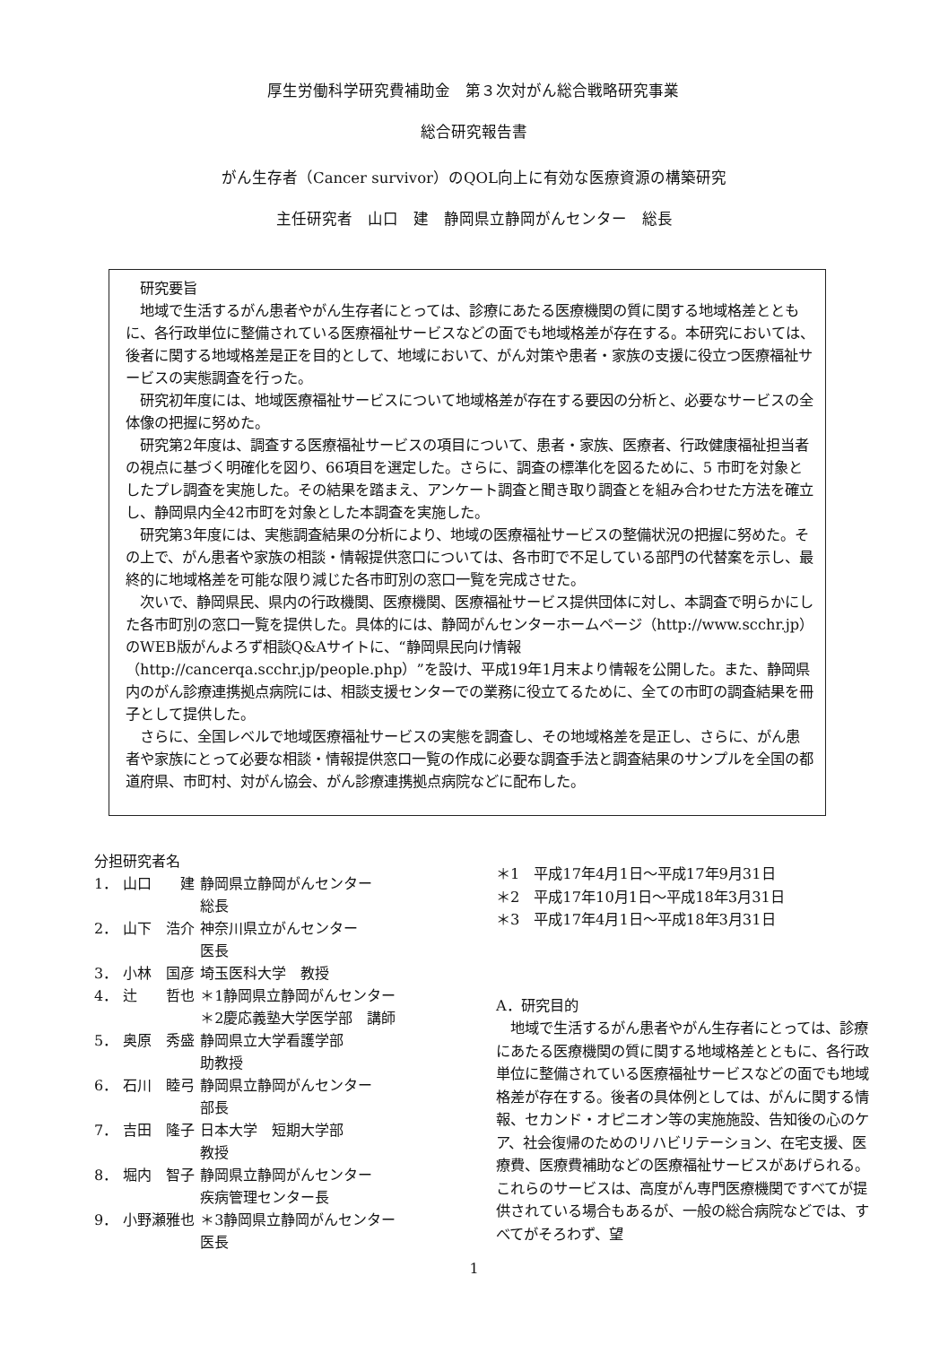厚生労働科学研究費補助金　第３次対がん総合戦略研究事業
総合研究報告書
がん生存者（Cancer survivor）のQOL向上に有効な医療資源の構築研究
主任研究者　山口　建　静岡県立静岡がんセンター　総長
研究要旨
地域で生活するがん患者やがん生存者にとっては、診療にあたる医療機関の質に関する地域格差とともに、各行政単位に整備されている医療福祉サービスなどの面でも地域格差が存在する。本研究においては、後者に関する地域格差是正を目的として、地域において、がん対策や患者・家族の支援に役立つ医療福祉サービスの実態調査を行った。
研究初年度には、地域医療福祉サービスについて地域格差が存在する要因の分析と、必要なサービスの全体像の把握に努めた。
研究第2年度は、調査する医療福祉サービスの項目について、患者・家族、医療者、行政健康福祉担当者の視点に基づく明確化を図り、66項目を選定した。さらに、調査の標準化を図るために、5 市町を対象としたプレ調査を実施した。その結果を踏まえ、アンケート調査と聞き取り調査とを組み合わせた方法を確立し、静岡県内全42市町を対象とした本調査を実施した。
研究第3年度には、実態調査結果の分析により、地域の医療福祉サービスの整備状況の把握に努めた。その上で、がん患者や家族の相談・情報提供窓口については、各市町で不足している部門の代替案を示し、最終的に地域格差を可能な限り減じた各市町別の窓口一覧を完成させた。
次いで、静岡県民、県内の行政機関、医療機関、医療福祉サービス提供団体に対し、本調査で明らかにした各市町別の窓口一覧を提供した。具体的には、静岡がんセンターホームページ（http://www.scchr.jp）のWEB版がんよろず相談Q&Aサイトに、“静岡県民向け情報（http://cancerqa.scchr.jp/people.php）”を設け、平成19年1月末より情報を公開した。また、静岡県内のがん診療連携拠点病院には、相談支援センターでの業務に役立てるために、全ての市町の調査結果を冊子として提供した。
さらに、全国レベルで地域医療福祉サービスの実態を調査し、その地域格差を是正し、さらに、がん患者や家族にとって必要な相談・情報提供窓口一覧の作成に必要な調査手法と調査結果のサンプルを全国の都道府県、市町村、対がん協会、がん診療連携拠点病院などに配布した。
分担研究者名
| 1． | 山口 建 | 静岡県立静岡がんセンター 総長 |
| 2． | 山下 浩介 | 神奈川県立がんセンター 医長 |
| 3． | 小林 国彦 | 埼玉医科大学 教授 |
| 4． | 辻 哲也 | ＊1静岡県立静岡がんセンター ＊2慶応義塾大学医学部 講師 |
| 5． | 奥原 秀盛 | 静岡県立大学看護学部 助教授 |
| 6． | 石川 睦弓 | 静岡県立静岡がんセンター 部長 |
| 7． | 吉田 隆子 | 日本大学 短期大学部 教授 |
| 8． | 堀内 智子 | 静岡県立静岡がんセンター 疾病管理センター長 |
| 9． | 小野瀬雅也 | ＊3静岡県立静岡がんセンター 医長 |
＊1　平成17年4月1日～平成17年9月31日
＊2　平成17年10月1日～平成18年3月31日
＊3　平成17年4月1日～平成18年3月31日
A．研究目的
地域で生活するがん患者やがん生存者にとっては、診療にあたる医療機関の質に関する地域格差とともに、各行政単位に整備されている医療福祉サービスなどの面でも地域格差が存在する。後者の具体例としては、がんに関する情報、セカンド・オピニオン等の実施施設、告知後の心のケア、社会復帰のためのリハビリテーション、在宅支援、医療費、医療費補助などの医療福祉サービスがあげられる。これらのサービスは、高度がん専門医療機関ですべてが提供されている場合もあるが、一般の総合病院などでは、すべてがそろわず、望
1